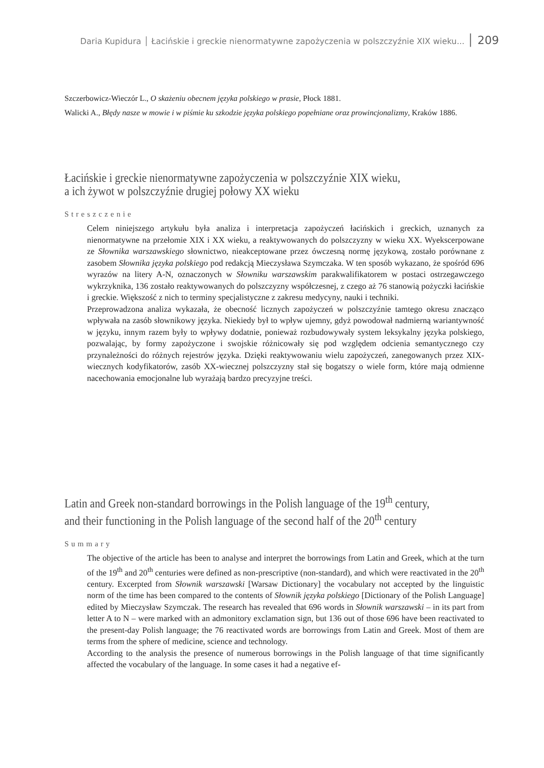Daria Kupidura │ Łacińskie i greckie nienormatywne zapożyczenia w polszczyźnie XIX wieku... │ 209
Szczerbowicz-Wieczór L., O skażeniu obecnem języka polskiego w prasie, Płock 1881.
Walicki A., Błędy nasze w mowie i w piśmie ku szkodzie języka polskiego popełniane oraz prowincjonalizmy, Kraków 1886.
Łacińskie i greckie nienormatywne zapożyczenia w polszczyźnie XIX wieku,
a ich żywot w polszczyźnie drugiej połowy XX wieku
Streszczenie
Celem niniejszego artykułu była analiza i interpretacja zapożyczeń łacińskich i greckich, uznanych za nienormatywne na przełomie XIX i XX wieku, a reaktywowanych do polszczyzny w wieku XX. Wyekscerpowane ze Słownika warszawskiego słownictwo, nieakceptowane przez ówczesną normę językową, zostało porównane z zasobem Słownika języka polskiego pod redakcją Mieczysława Szymczaka. W ten sposób wykazano, że spośród 696 wyrazów na litery A-N, oznaczonych w Słowniku warszawskim parakwalifikatorem w postaci ostrzegawczego wykrzyknika, 136 zostało reaktywowanych do polszczyzny współczesnej, z czego aż 76 stanowią pożyczki łacińskie i greckie. Większość z nich to terminy specjalistyczne z zakresu medycyny, nauki i techniki.
Przeprowadzona analiza wykazała, że obecność licznych zapożyczeń w polszczyźnie tamtego okresu znacząco wpływała na zasób słownikowy języka. Niekiedy był to wpływ ujemny, gdyż powodował nadmierną wariantywność w języku, innym razem były to wpływy dodatnie, ponieważ rozbudowywały system leksykalny języka polskiego, pozwalając, by formy zapożyczone i swojskie różnicowały się pod względem odcienia semantycznego czy przynależności do różnych rejestrów języka. Dzięki reaktywowaniu wielu zapożyczeń, zanegowanych przez XIX-wiecznych kodyfikatorów, zasób XX-wiecznej polszczyzny stał się bogatszy o wiele form, które mają odmienne nacechowania emocjonalne lub wyrażają bardzo precyzyjne treści.
Latin and Greek non-standard borrowings in the Polish language of the 19<sup>th</sup> century,
and their functioning in the Polish language of the second half of the 20<sup>th</sup> century
Summary
The objective of the article has been to analyse and interpret the borrowings from Latin and Greek, which at the turn of the 19<sup>th</sup> and 20<sup>th</sup> centuries were defined as non-prescriptive (non-standard), and which were reactivated in the 20<sup>th</sup> century. Excerpted from Słownik warszawski [Warsaw Dictionary] the vocabulary not accepted by the linguistic norm of the time has been compared to the contents of Słownik języka polskiego [Dictionary of the Polish Language] edited by Mieczysław Szymczak. The research has revealed that 696 words in Słownik warszawski – in its part from letter A to N – were marked with an admonitory exclamation sign, but 136 out of those 696 have been reactivated to the present-day Polish language; the 76 reactivated words are borrowings from Latin and Greek. Most of them are terms from the sphere of medicine, science and technology.
According to the analysis the presence of numerous borrowings in the Polish language of that time significantly affected the vocabulary of the language. In some cases it had a negative ef-